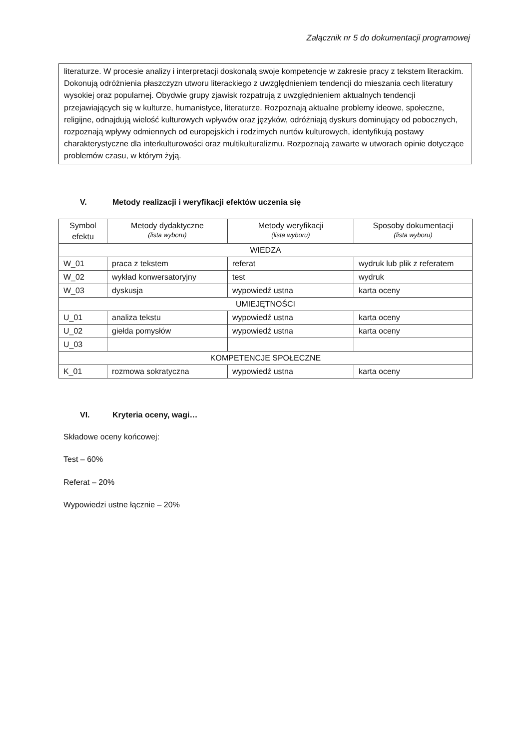Załącznik nr 5 do dokumentacji programowej
literaturze. W procesie analizy i interpretacji doskonalą swoje kompetencje w zakresie pracy z tekstem literackim. Dokonują odróżnienia płaszczyzn utworu literackiego z uwzględnieniem tendencji do mieszania cech literatury wysokiej oraz popularnej. Obydwie grupy zjawisk rozpatrują z uwzględnieniem aktualnych tendencji przejawiających się w kulturze, humanistyce, literaturze. Rozpoznają aktualne problemy ideowe, społeczne, religijne, odnajdują wielość kulturowych wpływów oraz języków, odróżniają dyskurs dominujący od pobocznych, rozpoznają wpływy odmiennych od europejskich i rodzimych nurtów kulturowych, identyfikują postawy charakterystyczne dla interkulturowości oraz multikulturalizmu. Rozpoznają zawarte w utworach opinie dotyczące problemów czasu, w którym żyją.
V. Metody realizacji i weryfikacji efektów uczenia się
| Symbol efektu | Metody dydaktyczne (lista wyboru) | Metody weryfikacji (lista wyboru) | Sposoby dokumentacji (lista wyboru) |
| --- | --- | --- | --- |
| WIEDZA | | | |
| W_01 | praca z tekstem | referat | wydruk lub plik z referatem |
| W_02 | wykład konwersatoryjny | test | wydruk |
| W_03 | dyskusja | wypowiedź ustna | karta oceny |
| UMIEJĘTNOŚCI | | | |
| U_01 | analiza tekstu | wypowiedź ustna | karta oceny |
| U_02 | giełda pomysłów | wypowiedź ustna | karta oceny |
| U_03 | | | |
| KOMPETENCJE SPOŁECZNE | | | |
| K_01 | rozmowa sokratyczna | wypowiedź ustna | karta oceny |
VI. Kryteria oceny, wagi…
Składowe oceny końcowej:
Test – 60%
Referat – 20%
Wypowiedzi ustne łącznie – 20%